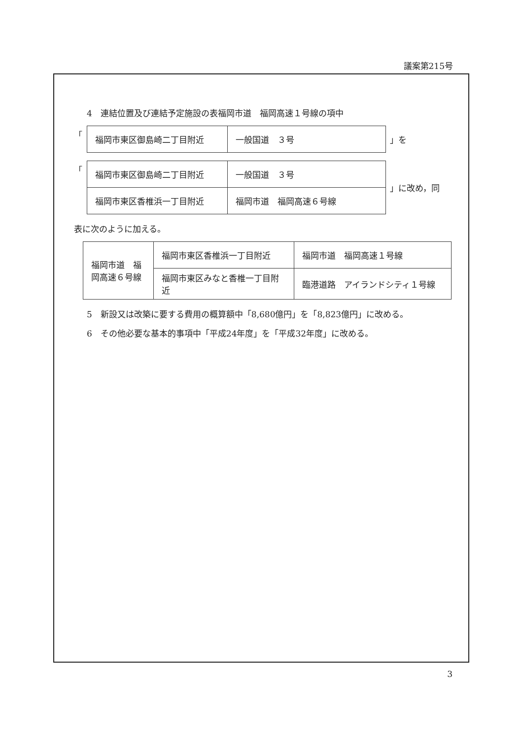議案第215号
4　連結位置及び連結予定施設の表福岡市道　福岡高速１号線の項中
「
| 福岡市東区御島崎二丁目附近 | 一般国道 ３号 |
」を
「
| 福岡市東区御島崎二丁目附近 | 一般国道 ３号 |
| 福岡市東区香椎浜一丁目附近 | 福岡市道 福岡高速６号線 |
」に改め，同
表に次のように加える。
| 福岡市道 福岡高速６号線 | 福岡市東区香椎浜一丁目附近 | 福岡市道 福岡高速１号線 |
| | 福岡市東区みなと香椎一丁目附近 | 臨港道路 アイランドシティ１号線 |
5　新設又は改築に要する費用の概算額中「8,680億円」を「8,823億円」に改める。
6　その他必要な基本的事項中「平成24年度」を「平成32年度」に改める。
3